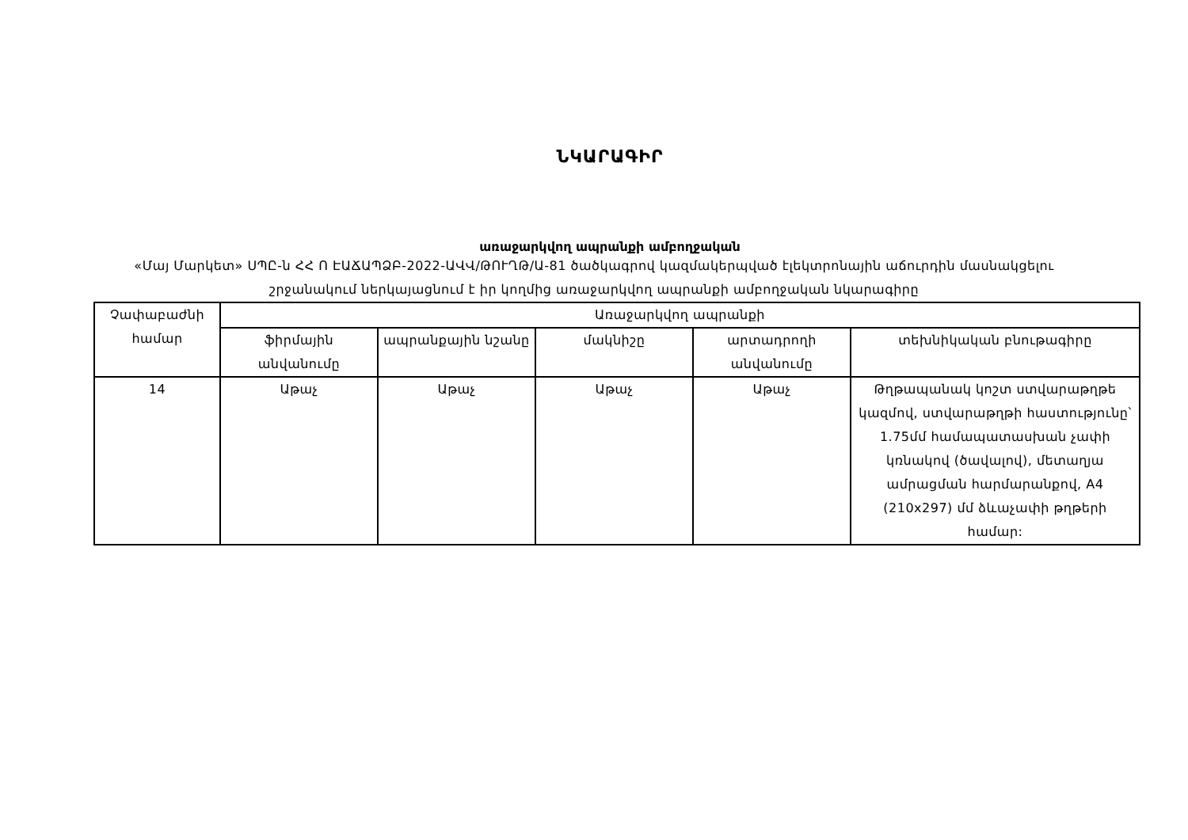ՆԿԱՐԱԳԻՐ
առաջարկվող ապրանքի ամբողջական
«Մայ Մարկետ» ՍՊԸ-ն ՀՀ Ո ԷԱՃԱՊՁԲ-2022-ԱՎՎ/ԹՈՒՂԹ/Ա-81 ծածկագրով կազմակերպված էլեկտրոնային աճուրդին մասնակցելու շրջանակում ներկայացնում է իր կողմից առաջարկվող ապրանքի ամբողջական նկարագիրը
| Չափաբաժնի համար | Առաջարկվող ապրանքի | | | | |
| --- | --- | --- | --- | --- | --- |
| | ֆիրմային անվանումը | ապրանքային նշանը | մակնիշը | արտադրողի անվանումը | տեխնիկական բնութագիրը |
| 14 | Աթաչ | Աթաչ | Աթաչ | Աթաչ | Թղթապանակ կոշտ ստվարաթղթե կազմով, ստվարաթղթի հաստությունը՝ 1.75մմ համապատասխան չափի կռնակով (ծավալով), մետաղյա ամրացման հարմարանքով, A4 (210x297) մմ ձևաչափի թղթերի համար: |